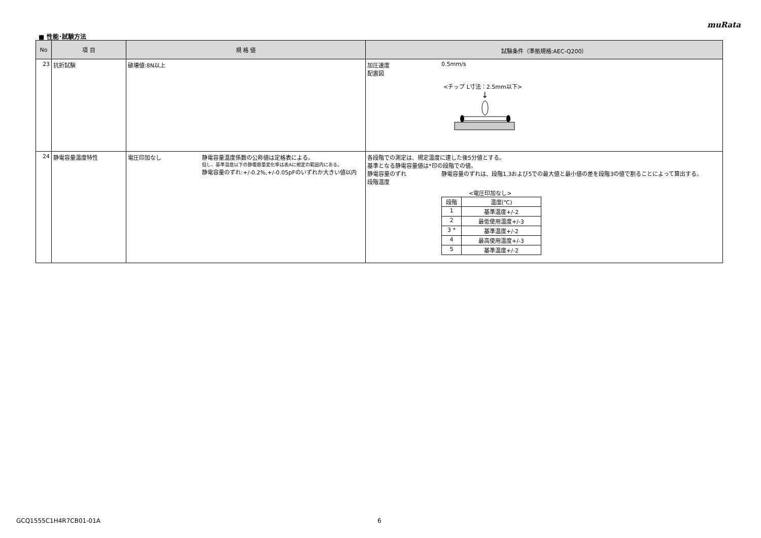muRata
■ 性能･試験方法
| No | 項 目 | 規 格 値 | 試験条件（準拠規格:AEC-Q200） |
| --- | --- | --- | --- |
| 23 | 抗折試験 | 破壊値:8N以上 | 加圧速度 0.5mm/s 配置図 <チップ L寸法：2.5mm以下> ↓ |
| 24 | 静電容量温度特性 | 電圧印加なし 静電容量温度係数の公称値は定格表による。 但し、基準温度以下の静電容量変化率は表Aに規定の範囲内にある。 静電容量のずれ:+/-0.2%,+/-0.05pFのいずれか大きい値以内 | 各段階での測定は、規定温度に達した後5分値とする。 基準となる静電容量値は*印の段階での値。 静電容量のずれ 静電容量のずれは、段階1,3および5での最大値と最小値の差を段階3の値で割ることによって算出する。 段階温度 <電圧印加なし> / 段階 / 温度(℃) / / 1 / 基準温度+/-2 / / 2 / 最低使用温度+/-3 / / 3 * / 基準温度+/-2 / / 4 / 最高使用温度+/-3 / / 5 / 基準温度+/-2 / |
GCQ1555C1H4R7CB01-01A 6